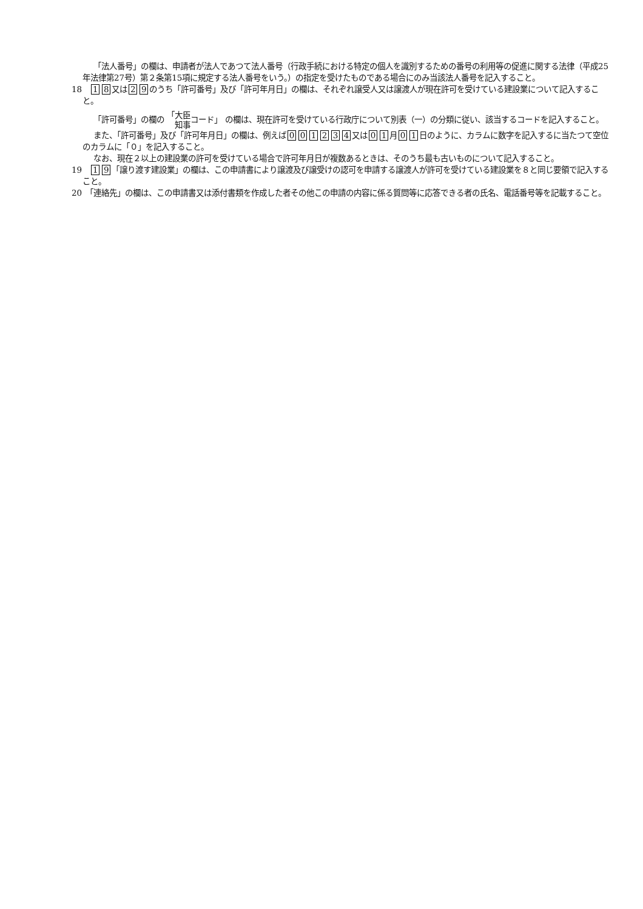「法人番号」の欄は、申請者が法人であつて法人番号（行政手続における特定の個人を識別するための番号の利用等の促進に関する法律（平成25年法律第27号）第２条第15項に規定する法人番号をいう。）の指定を受けたものである場合にのみ当該法人番号を記入すること。
18　1 8 又は 2 9 のうち「許可番号」及び「許可年月日」の欄は、それぞれ譲受人又は譲渡人が現在許可を受けている建設業について記入すること。
「許可番号」の欄の 「大臣
　知事コード」 の欄は、現在許可を受けている行政庁について別表（一）の分類に従い、該当するコードを記入すること。
また、「許可番号」及び「許可年月日」の欄は、例えば 001234 又は 0 1 月 0 1 日のように、カラムに数字を記入するに当たつて空位のカラムに「０」を記入すること。
なお、現在２以上の建設業の許可を受けている場合で許可年月日が複数あるときは、そのうち最も古いものについて記入すること。
19　1 9 「譲り渡す建設業」の欄は、この申請書により譲渡及び譲受けの認可を申請する譲渡人が許可を受けている建設業を８と同じ要領で記入すること。
20　「連絡先」の欄は、この申請書又は添付書類を作成した者その他この申請の内容に係る質問等に応答できる者の氏名、電話番号等を記載すること。